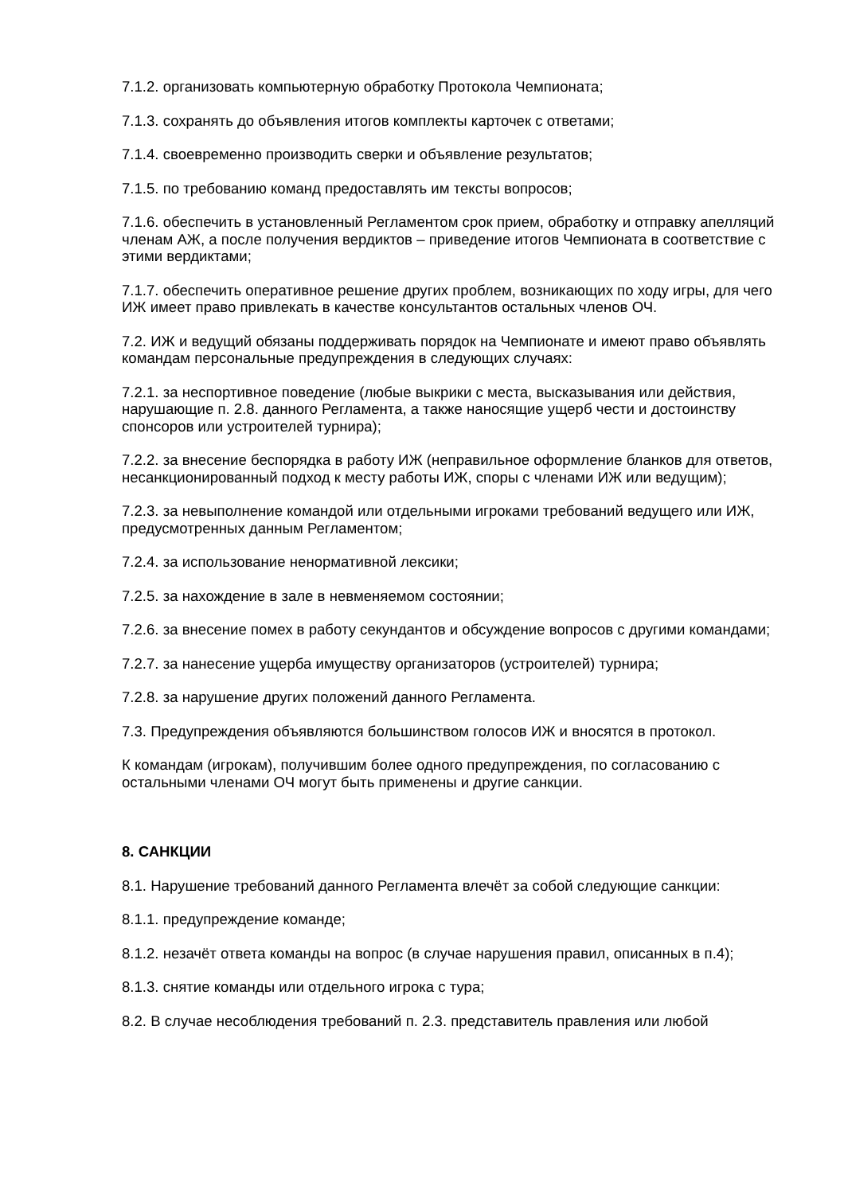7.1.2. организовать компьютерную обработку Протокола Чемпионата;
7.1.3. сохранять до объявления итогов комплекты карточек с ответами;
7.1.4. своевременно производить сверки и объявление результатов;
7.1.5. по требованию команд предоставлять им тексты вопросов;
7.1.6. обеспечить в установленный Регламентом срок прием, обработку и отправку апелляций членам АЖ, а после получения вердиктов – приведение итогов Чемпионата в соответствие с этими вердиктами;
7.1.7. обеспечить оперативное решение других проблем, возникающих по ходу игры, для чего ИЖ имеет право привлекать в качестве консультантов остальных членов ОЧ.
7.2. ИЖ и ведущий обязаны поддерживать порядок на Чемпионате и имеют право объявлять командам персональные предупреждения в следующих случаях:
7.2.1. за неспортивное поведение (любые выкрики с места, высказывания или действия, нарушающие п. 2.8. данного Регламента, а также наносящие ущерб чести и достоинству спонсоров или устроителей турнира);
7.2.2. за внесение беспорядка в работу ИЖ (неправильное оформление бланков для ответов, несанкционированный подход к месту работы ИЖ, споры с членами ИЖ или ведущим);
7.2.3. за невыполнение командой или отдельными игроками требований ведущего или ИЖ, предусмотренных данным Регламентом;
7.2.4. за использование ненормативной лексики;
7.2.5. за нахождение в зале в невменяемом состоянии;
7.2.6. за внесение помех в работу секундантов и обсуждение вопросов с другими командами;
7.2.7. за нанесение ущерба имуществу организаторов (устроителей) турнира;
7.2.8. за нарушение других положений данного Регламента.
7.3. Предупреждения объявляются большинством голосов ИЖ и вносятся в протокол.
К командам (игрокам), получившим более одного предупреждения, по согласованию с остальными членами ОЧ могут быть применены и другие санкции.
8. САНКЦИИ
8.1. Нарушение требований данного Регламента влечёт за собой следующие санкции:
8.1.1. предупреждение команде;
8.1.2. незачёт ответа команды на вопрос (в случае нарушения правил, описанных в п.4);
8.1.3. снятие команды или отдельного игрока с тура;
8.2. В случае несоблюдения требований п. 2.3. представитель правления или любой